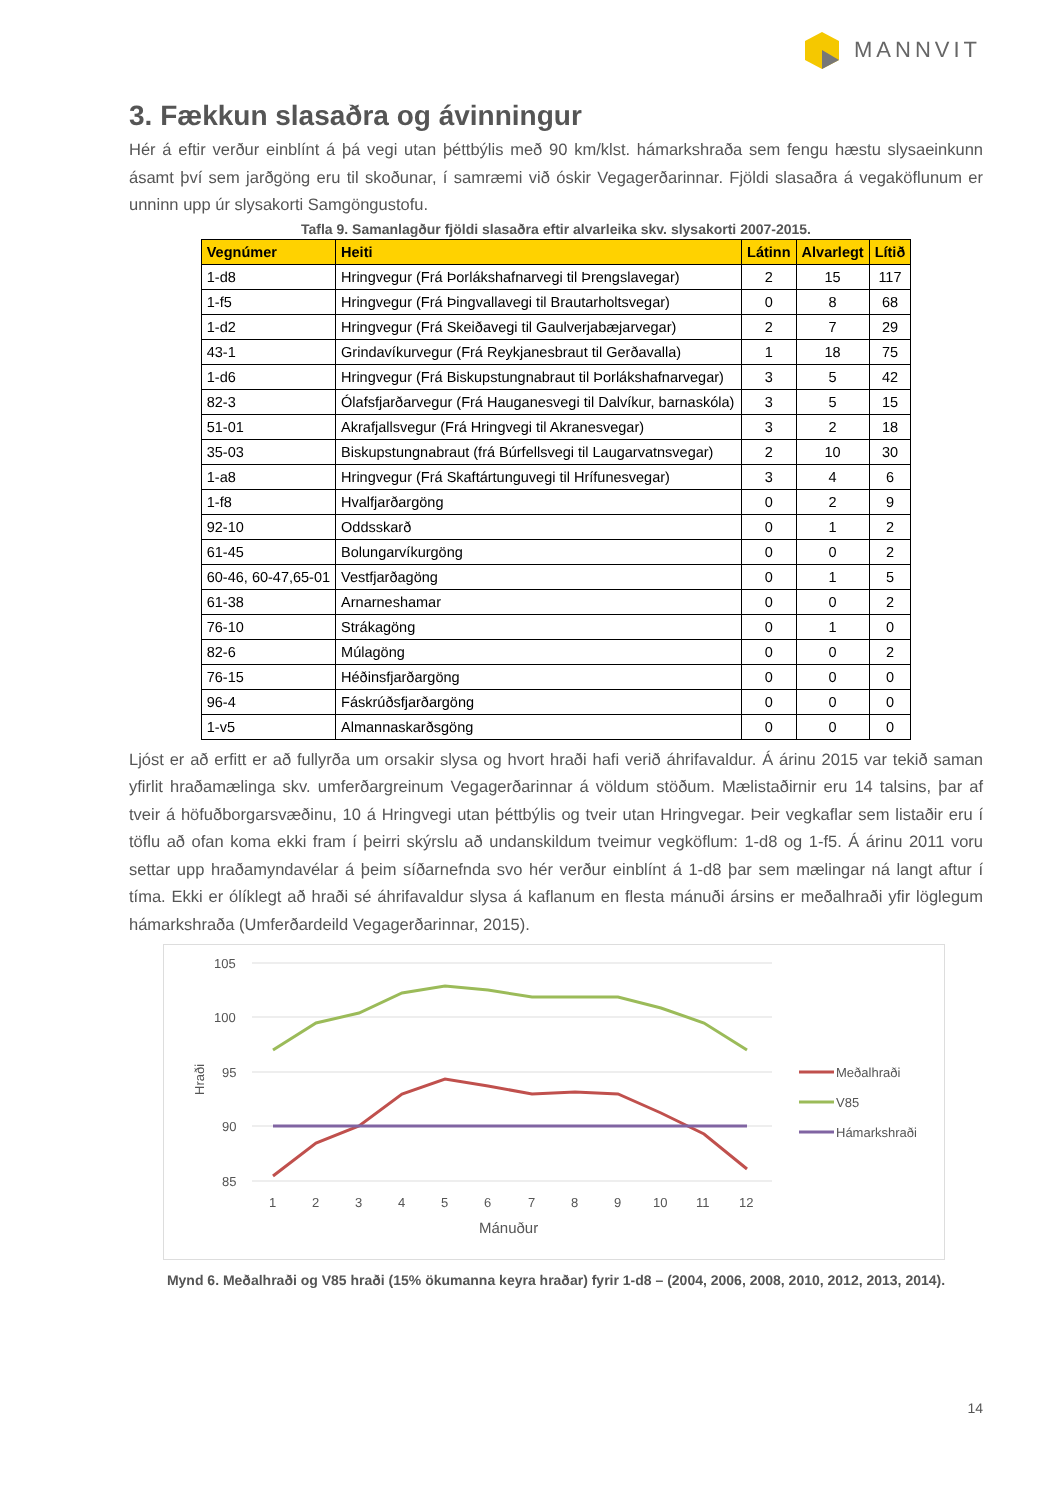MANNVIT
3. Fækkun slasaðra og ávinningur
Hér á eftir verður einblínt á þá vegi utan þéttbýlis með 90 km/klst. hámarkshraða sem fengu hæstu slysaeinkunn ásamt því sem jarðgöng eru til skoðunar, í samræmi við óskir Vegagerðarinnar. Fjöldi slasaðra á vegaköflunum er unninn upp úr slysakorti Samgöngustofu.
Tafla 9. Samanlagður fjöldi slasaðra eftir alvarleika skv. slysakorti 2007-2015.
| Vegnúmer | Heiti | Látinn | Alvarlegt | Lítið |
| --- | --- | --- | --- | --- |
| 1-d8 | Hringvegur (Frá Þorlákshafnarvegi til Þrengslavegar) | 2 | 15 | 117 |
| 1-f5 | Hringvegur (Frá Þingvallavegi til Brautarholtsvegar) | 0 | 8 | 68 |
| 1-d2 | Hringvegur (Frá Skeiðavegi til Gaulverjabæjarvegar) | 2 | 7 | 29 |
| 43-1 | Grindavíkurvegur (Frá Reykjanesbraut til Gerðavalla) | 1 | 18 | 75 |
| 1-d6 | Hringvegur (Frá Biskupstungnabraut til Þorlákshafnarvegar) | 3 | 5 | 42 |
| 82-3 | Ólafsfjarðarvegur (Frá Hauganesvegi til Dalvíkur, barnaskóla) | 3 | 5 | 15 |
| 51-01 | Akrafjallsvegur (Frá Hringvegi til Akranesvegar) | 3 | 2 | 18 |
| 35-03 | Biskupstungnabraut (frá Búrfellsvegi til Laugarvatnsvegar) | 2 | 10 | 30 |
| 1-a8 | Hringvegur (Frá Skaftártunguvegi til Hrífunesvegar) | 3 | 4 | 6 |
| 1-f8 | Hvalfjarðargöng | 0 | 2 | 9 |
| 92-10 | Oddsskarð | 0 | 1 | 2 |
| 61-45 | Bolungarvíkurgöng | 0 | 0 | 2 |
| 60-46, 60-47,65-01 | Vestfjarðagöng | 0 | 1 | 5 |
| 61-38 | Arnarneshamar | 0 | 0 | 2 |
| 76-10 | Strákagöng | 0 | 1 | 0 |
| 82-6 | Múlagöng | 0 | 0 | 2 |
| 76-15 | Héðinsfjarðargöng | 0 | 0 | 0 |
| 96-4 | Fáskrúðsfjarðargöng | 0 | 0 | 0 |
| 1-v5 | Almannaskarðsgöng | 0 | 0 | 0 |
Ljóst er að erfitt er að fullyrða um orsakir slysa og hvort hraði hafi verið áhrifavaldur. Á árinu 2015 var tekið saman yfirlit hraðamælinga skv. umferðargreinum Vegagerðarinnar á völdum stöðum. Mælistaðirnir eru 14 talsins, þar af tveir á höfuðborgarsvæðinu, 10 á Hringvegi utan þéttbýlis og tveir utan Hringvegar. Þeir vegkaflar sem listaðir eru í töflu að ofan koma ekki fram í þeirri skýrslu að undanskildum tveimur vegköflum: 1-d8 og 1-f5. Á árinu 2011 voru settar upp hraðamyndavélar á þeim síðarnefnda svo hér verður einblínt á 1-d8 þar sem mælingar ná langt aftur í tíma. Ekki er ólíklegt að hraði sé áhrifavaldur slysa á kaflanum en flesta mánuði ársins er meðalhraði yfir löglegum hámarkshraða (Umferðardeild Vegagerðarinnar, 2015).
105
100
95
90
85
Hraði
1
2
3
4
5
6
7
8
9
10
11
12
Mánuður
Meðalhraði
V85
Hámarkshraði
Mynd 6. Meðalhraði og V85 hraði (15% ökumanna keyra hraðar) fyrir 1-d8 – (2004, 2006, 2008, 2010, 2012, 2013, 2014).
14